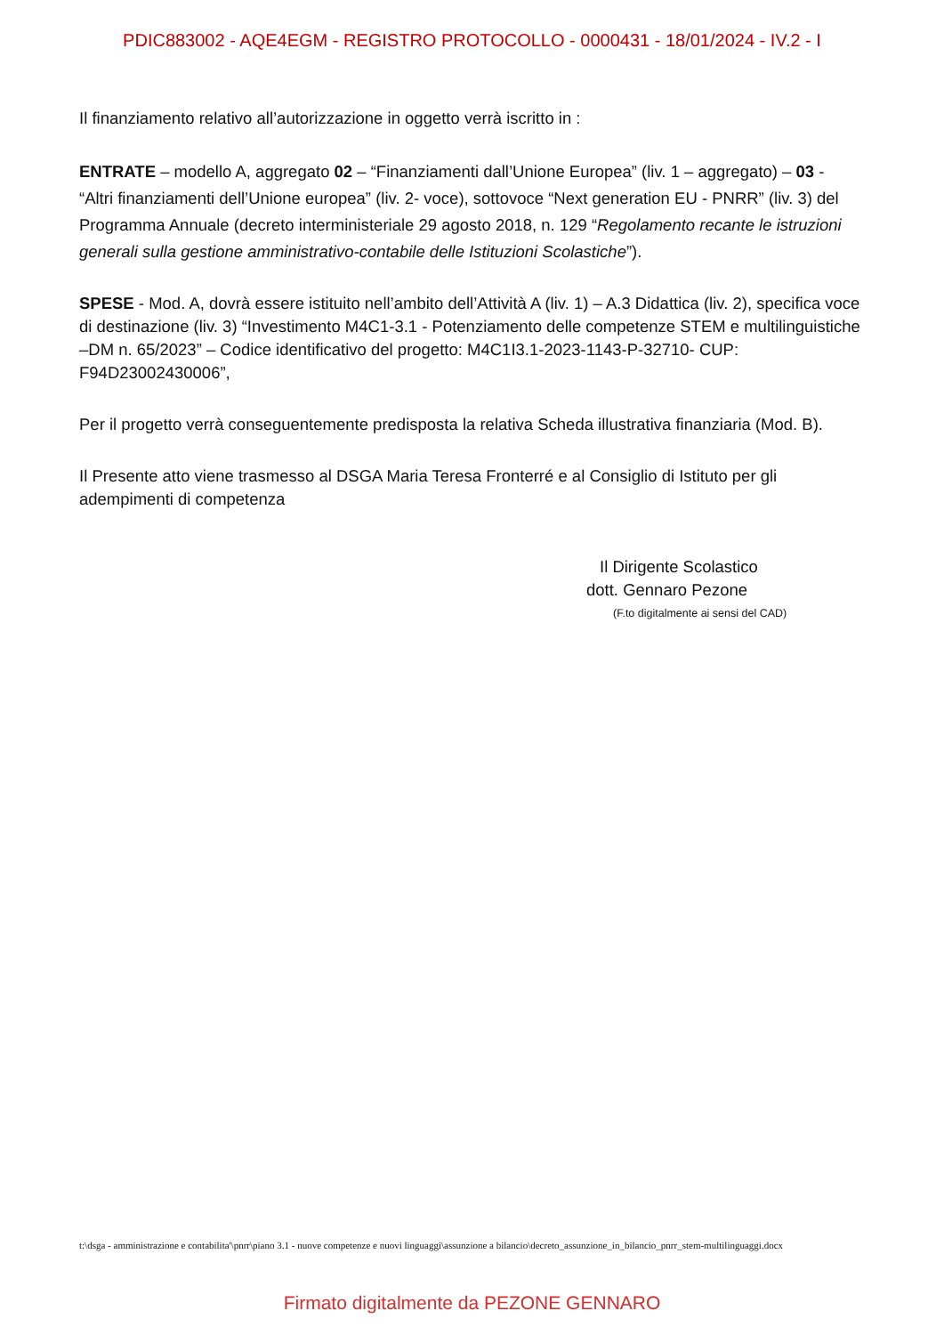PDIC883002 - AQE4EGM - REGISTRO PROTOCOLLO - 0000431 - 18/01/2024 - IV.2 - I
Il finanziamento relativo all’autorizzazione in oggetto verrà iscritto in :
ENTRATE – modello A, aggregato 02 – “Finanziamenti dall’Unione Europea” (liv. 1 – aggregato) – 03 - “Altri finanziamenti dell’Unione europea” (liv. 2- voce), sottovoce “Next generation EU - PNRR” (liv. 3) del Programma Annuale (decreto interministeriale 29 agosto 2018, n. 129 “Regolamento recante le istruzioni generali sulla gestione amministrativo-contabile delle Istituzioni Scolastiche”).
SPESE - Mod. A, dovrà essere istituito nell’ambito dell’Attività A (liv. 1) – A.3 Didattica (liv. 2), specifica voce di destinazione (liv. 3) “Investimento M4C1-3.1 - Potenziamento delle competenze STEM e multilinguistiche –DM n. 65/2023” – Codice identificativo del progetto: M4C1I3.1-2023-1143-P-32710- CUP: F94D23002430006”,
Per il progetto verrà conseguentemente predisposta la relativa Scheda illustrativa finanziaria (Mod. B).
Il Presente atto viene trasmesso al DSGA Maria Teresa Fronterré e al Consiglio di Istituto per gli adempimenti di competenza
Il Dirigente Scolastico
dott. Gennaro Pezone
(F.to digitalmente ai sensi del CAD)
t:\dsga - amministrazione e contabilita'\pnrr\piano 3.1 - nuove competenze e nuovi linguaggi\assunzione a bilancio\decreto_assunzione_in_bilancio_pnrr_stem-multilinguaggi.docx
Firmato digitalmente da PEZONE GENNARO